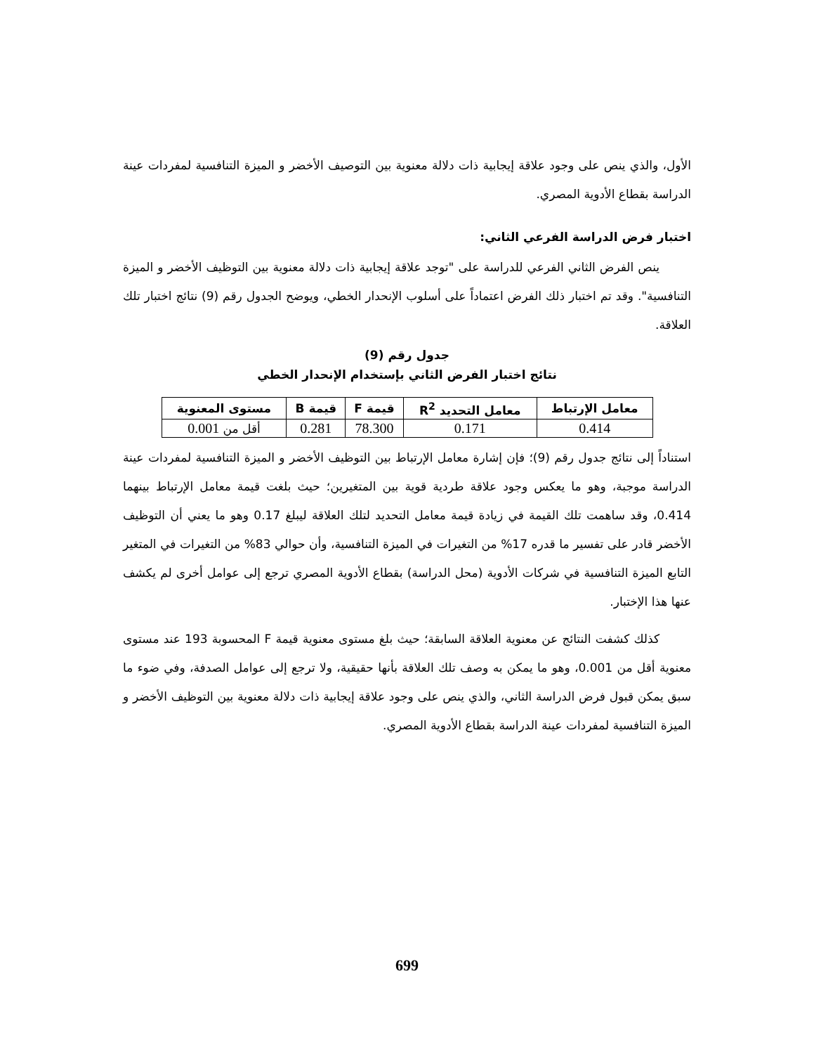الأول، والذي ينص على وجود علاقة إيجابية ذات دلالة معنوية بين التوصيف الأخضر و الميزة التنافسية لمفردات عينة الدراسة بقطاع الأدوية المصري.
اختبار فرض الدراسة الفرعي الثاني:
ينص الفرض الثاني الفرعي للدراسة على "توجد علاقة إيجابية ذات دلالة معنوية بين التوظيف الأخضر و الميزة التنافسية". وقد تم اختبار ذلك الفرض اعتماداً على أسلوب الإنحدار الخطي، ويوضح الجدول رقم (9) نتائج اختبار تلك العلاقة.
جدول رقم (9)
نتائج اختبار الفرض الثاني بإستخدام الإنحدار الخطي
| معامل الإرتباط | معامل التحديد R<sup>2</sup> | قيمة F | قيمة B | مستوى المعنوية |
| --- | --- | --- | --- | --- |
| 0.414 | 0.171 | 78.300 | 0.281 | أقل من 0.001 |
استناداً إلى نتائج جدول رقم (9)؛ فإن إشارة معامل الإرتباط بين التوظيف الأخضر و الميزة التنافسية لمفردات عينة الدراسة موجبة، وهو ما يعكس وجود علاقة طردية قوية بين المتغيرين؛ حيث بلغت قيمة معامل الإرتباط بينهما 0.414، وقد ساهمت تلك القيمة في زيادة قيمة معامل التحديد لتلك العلاقة ليبلغ 0.17 وهو ما يعني أن التوظيف الأخضر قادر على تفسير ما قدره 17% من التغيرات في الميزة التنافسية، وأن حوالي 83% من التغيرات في المتغير التابع الميزة التنافسية في شركات الأدوية (محل الدراسة) بقطاع الأدوية المصري ترجع إلى عوامل أخرى لم يكشف عنها هذا الإختبار.
كذلك كشفت النتائج عن معنوية العلاقة السابقة؛ حيث بلغ مستوى معنوية قيمة F المحسوبة 193 عند مستوى معنوية أقل من 0.001، وهو ما يمكن به وصف تلك العلاقة بأنها حقيقية، ولا ترجع إلى عوامل الصدفة، وفي ضوء ما سبق يمكن قبول فرض الدراسة الثاني، والذي ينص على وجود علاقة إيجابية ذات دلالة معنوية بين التوظيف الأخضر و الميزة التنافسية لمفردات عينة الدراسة بقطاع الأدوية المصري.
699